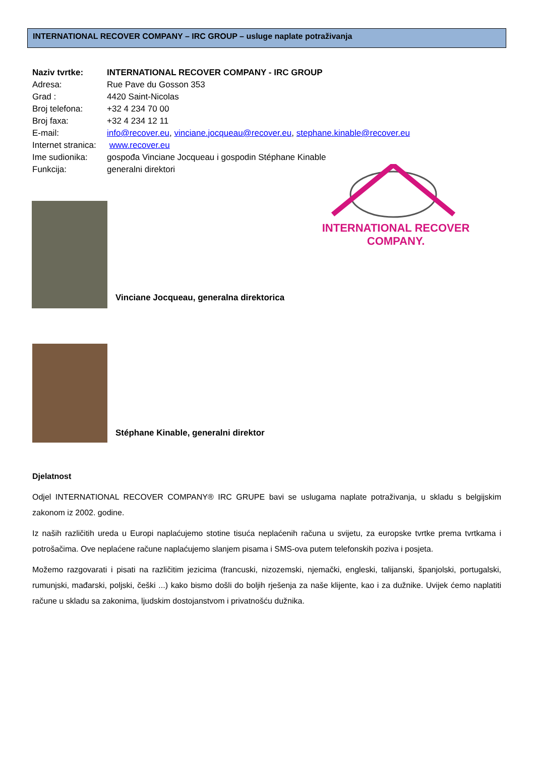INTERNATIONAL RECOVER COMPANY – IRC GROUP – usluge naplate potraživanja
Naziv tvrtke: INTERNATIONAL RECOVER COMPANY - IRC GROUP
Adresa: Rue Pave du Gosson 353
Grad : 4420 Saint-Nicolas
Broj telefona: +32 4 234 70 00
Broj faxa: +32 4 234 12 11
E-mail: info@recover.eu, vinciane.jocqueau@recover.eu, stephane.kinable@recover.eu
Internet stranica: www.recover.eu
Ime sudionika: gospođa Vinciane Jocqueau i gospodin Stéphane Kinable
Funkcija: generalni direktori
INTERNATIONAL RECOVER COMPANY.
Vinciane Jocqueau, generalna direktorica
Stéphane Kinable, generalni direktor
Djelatnost
Odjel INTERNATIONAL RECOVER COMPANY® IRC GRUPE bavi se uslugama naplate potraživanja, u skladu s belgijskim zakonom iz 2002. godine.
Iz naših različitih ureda u Europi naplaćujemo stotine tisuća neplaćenih računa u svijetu, za europske tvrtke prema tvrtkama i potrošačima. Ove neplaćene račune naplaćujemo slanjem pisama i SMS-ova putem telefonskih poziva i posjeta.
Možemo razgovarati i pisati na različitim jezicima (francuski, nizozemski, njemački, engleski, talijanski, španjolski, portugalski, rumunjski, mađarski, poljski, češki ...) kako bismo došli do boljih rješenja za naše klijente, kao i za dužnike. Uvijek ćemo naplatiti račune u skladu sa zakonima, ljudskim dostojanstvom i privatnošću dužnika.